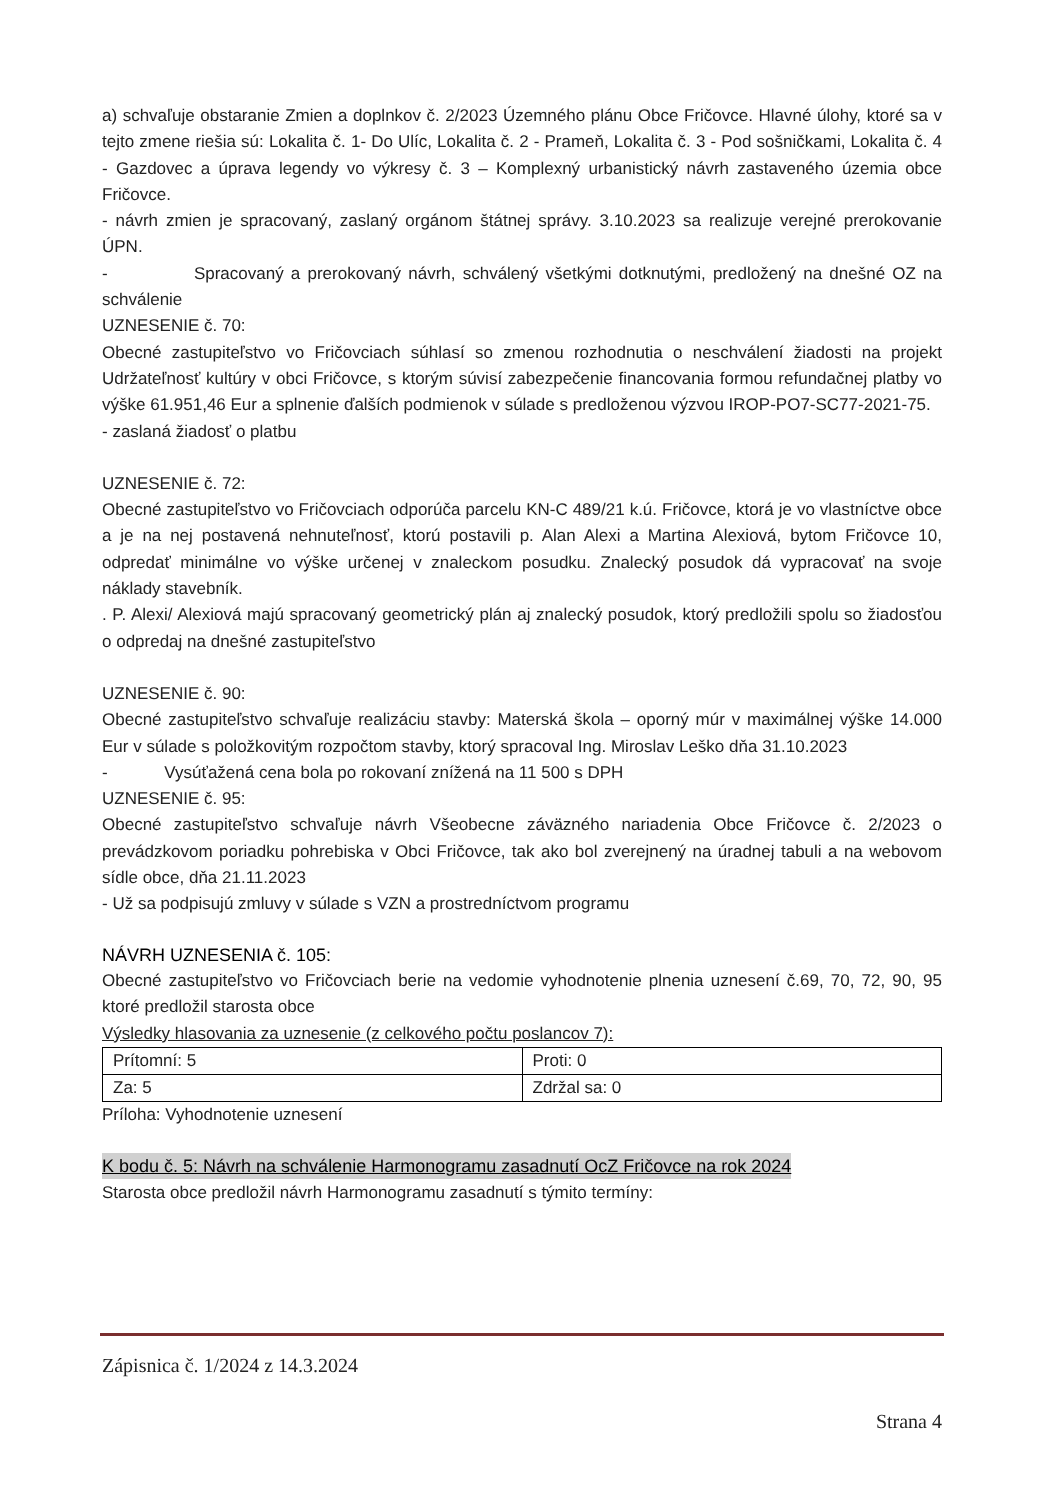a) schvaľuje obstaranie Zmien a doplnkov č. 2/2023 Územného plánu Obce Fričovce. Hlavné úlohy, ktoré sa v tejto zmene riešia sú: Lokalita č. 1- Do Ulíc, Lokalita č. 2 - Prameň, Lokalita č. 3 - Pod sošničkami, Lokalita č. 4 - Gazdovec a úprava legendy vo výkresy č. 3 – Komplexný urbanistický návrh zastaveného územia obce Fričovce.
- návrh zmien je spracovaný, zaslaný orgánom štátnej správy. 3.10.2023 sa realizuje verejné prerokovanie ÚPN.
- Spracovaný a prerokovaný návrh, schválený všetkými dotknutými, predložený na dnešné OZ na schválenie
UZNESENIE č. 70:
Obecné zastupiteľstvo vo Fričovciach súhlasí so zmenou rozhodnutia o neschválení žiadosti na projekt Udržateľnosť kultúry v obci Fričovce, s ktorým súvisí zabezpečenie financovania formou refundačnej platby vo výške 61.951,46 Eur a splnenie ďalších podmienok v súlade s predloženou výzvou IROP-PO7-SC77-2021-75.
- zaslaná žiadosť o platbu
UZNESENIE č. 72:
Obecné zastupiteľstvo vo Fričovciach odporúča parcelu KN-C 489/21 k.ú. Fričovce, ktorá je vo vlastníctve obce a je na nej postavená nehnuteľnosť, ktorú postavili p. Alan Alexi a Martina Alexiová, bytom Fričovce 10, odpredať minimálne vo výške určenej v znaleckom posudku. Znalecký posudok dá vypracovať na svoje náklady stavebník.
. P. Alexi/ Alexiová majú spracovaný geometrický plán aj znalecký posudok, ktorý predložili spolu so žiadosťou o odpredaj na dnešné zastupiteľstvo
UZNESENIE č. 90:
Obecné zastupiteľstvo schvaľuje realizáciu stavby: Materská škola – oporný múr v maximálnej výške 14.000 Eur v súlade s položkovitým rozpočtom stavby, ktorý spracoval Ing. Miroslav Leško dňa 31.10.2023
- Vysúťažená cena bola po rokovaní znížená na 11 500 s DPH
UZNESENIE č. 95:
Obecné zastupiteľstvo schvaľuje návrh Všeobecne záväzného nariadenia Obce Fričovce č. 2/2023 o prevádzkovom poriadku pohrebiska v Obci Fričovce, tak ako bol zverejnený na úradnej tabuli a na webovom sídle obce, dňa 21.11.2023
- Už sa podpisujú zmluvy v súlade s VZN a prostredníctvom programu
NÁVRH UZNESENIA č. 105:
Obecné zastupiteľstvo vo Fričovciach berie na vedomie vyhodnotenie plnenia uznesení č.69, 70, 72, 90, 95 ktoré predložil starosta obce
Výsledky hlasovania za uznesenie (z celkového počtu poslancov 7):
| Prítomní: 5 | Proti: 0 |
| Za: 5 | Zdržal sa: 0 |
Príloha: Vyhodnotenie uznesení
K bodu č. 5: Návrh na schválenie Harmonogramu zasadnutí OcZ Fričovce na rok 2024
Starosta obce predložil návrh Harmonogramu zasadnutí s týmito termíny:
Zápisnica č. 1/2024 z 14.3.2024
Strana 4